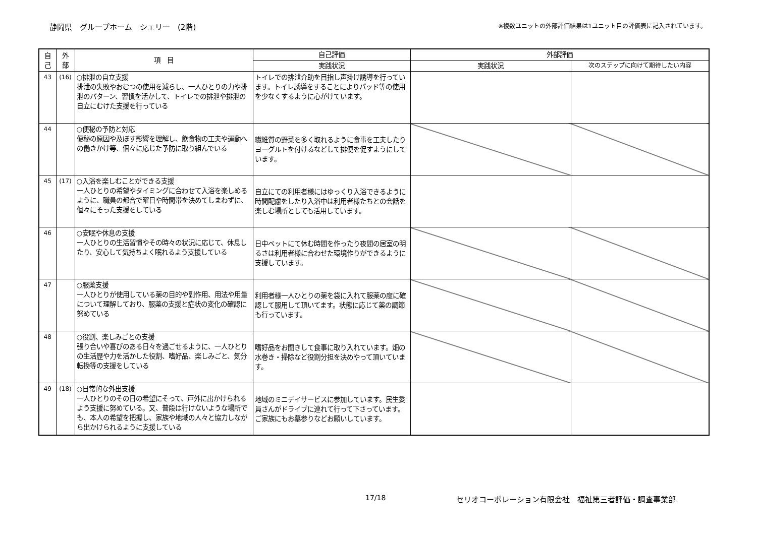静岡県　グループホーム　シェリー　(2階) ※複数ユニットの外部評価結果は1ユニット目の評価表に記入されています。
| 自 己 | 外 部 | 項 目 | 自己評価 | 外部評価 | |
| --- | --- | --- | --- | --- | --- |
| | | | 実践状況 | 実践状況 | 次のステップに向けて期待したい内容 |
| 43 | (16) | ○排泄の自立支援 排泄の失敗やおむつの使用を減らし、一人ひとりの力や排泄のパターン、習慣を活かして、トイレでの排泄や排泄の自立にむけた支援を行っている | トイレでの排泄介助を目指し声掛け誘導を行っています。トイレ誘導をすることによりパッド等の使用を少なくするように心がけています。 | | |
| 44 | | ○便秘の予防と対応 便秘の原因や及ぼす影響を理解し、飲食物の工夫や運動への働きかけ等、個々に応じた予防に取り組んでいる | 繊維質の野菜を多く取れるように食事を工夫したりヨーグルトを付けるなどして排便を促すようにしています。 | | |
| 45 | (17) | ○入浴を楽しむことができる支援 一人ひとりの希望やタイミングに合わせて入浴を楽しめるように、職員の都合で曜日や時間帯を決めてしまわずに、個々にそった支援をしている | 自立にての利用者様にはゆっくり入浴できるように時間配慮をしたり入浴中は利用者様たちとの会話を楽しむ場所としても活用しています。 | | |
| 46 | | ○安眠や休息の支援 一人ひとりの生活習慣やその時々の状況に応じて、休息したり、安心して気持ちよく眠れるよう支援している | 日中ベットにて休む時間を作ったり夜間の居室の明るさは利用者様に合わせた環境作りができるように支援しています。 | | |
| 47 | | ○服薬支援 一人ひとりが使用している薬の目的や副作用、用法や用量について理解しており、服薬の支援と症状の変化の確認に努めている | 利用者様一人ひとりの薬を袋に入れて服薬の度に確認して服用して頂いてます。状態に応じて薬の調節も行っています。 | | |
| 48 | | ○役割、楽しみごとの支援 張り合いや喜びのある日々を過ごせるように、一人ひとりの生活歴や力を活かした役割、嗜好品、楽しみごと、気分転換等の支援をしている | 嗜好品をお聞きして食事に取り入れています。畑の水巻き・掃除など役割分担を決めやって頂いています。 | | |
| 49 | (18) | ○日常的な外出支援 一人ひとりのその日の希望にそって、戸外に出かけられるよう支援に努めている。又、普段は行けないような場所でも、本人の希望を把握し、家族や地域の人々と協力しながら出かけられるように支援している | 地域のミニデイサービスに参加しています。民生委員さんがドライブに連れて行って下さっています。ご家族にもお墓参りなどお願いしています。 | | |
17/18 セリオコーポレーション有限会社　福祉第三者評価・調査事業部